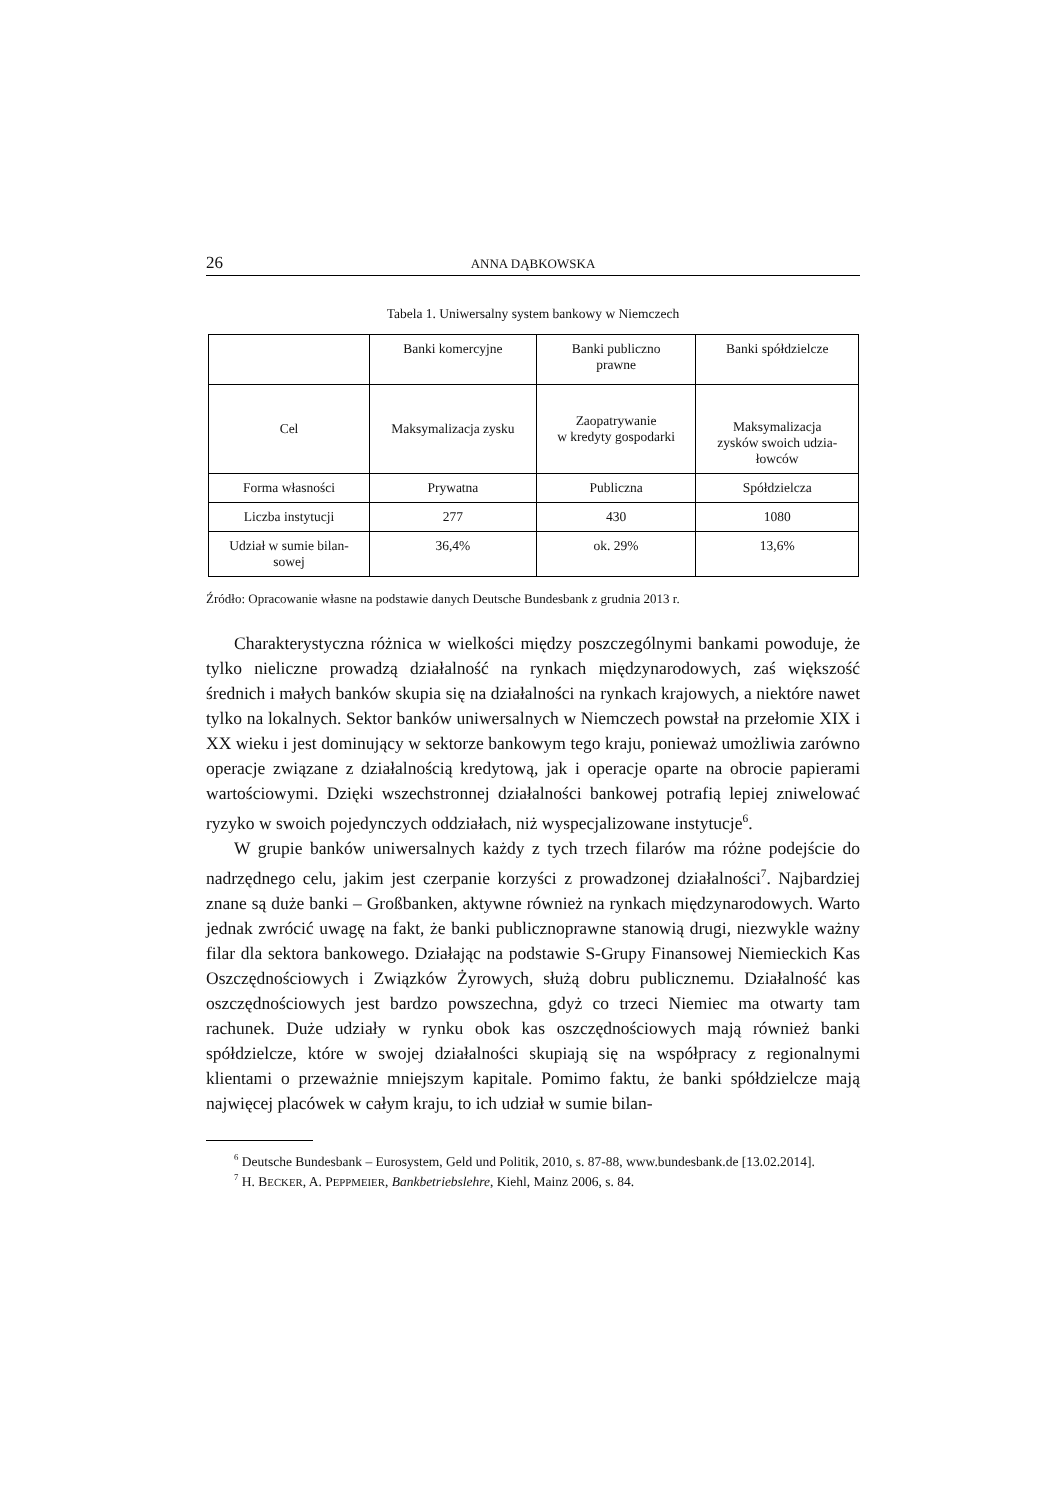26 ANNA DĄBKOWSKA
Tabela 1. Uniwersalny system bankowy w Niemczech
| | Banki komercyjne | Banki publiczno prawne | Banki spółdzielcze |
| --- | --- | --- | --- |
| Cel | Maksymalizacja zysku | Zaopatrywanie w kredyty gospodarki | Maksymalizacja zysków swoich udzia- łowców |
| Forma własności | Prywatna | Publiczna | Spółdzielcza |
| Liczba instytucji | 277 | 430 | 1080 |
| Udział w sumie bilan- sowej | 36,4% | ok. 29% | 13,6% |
Źródło: Opracowanie własne na podstawie danych Deutsche Bundesbank z grudnia 2013 r.
Charakterystyczna różnica w wielkości między poszczególnymi bankami powoduje, że tylko nieliczne prowadzą działalność na rynkach międzynarodowych, zaś większość średnich i małych banków skupia się na działalności na rynkach krajowych, a niektóre nawet tylko na lokalnych. Sektor banków uniwersalnych w Niemczech powstał na przełomie XIX i XX wieku i jest dominujący w sektorze bankowym tego kraju, ponieważ umożliwia zarówno operacje związane z działalnością kredytową, jak i operacje oparte na obrocie papierami wartościowymi. Dzięki wszechstronnej działalności bankowej potrafią lepiej zniwelować ryzyko w swoich pojedynczych oddziałach, niż wyspecjalizowane instytucje<sup>6</sup>.
W grupie banków uniwersalnych każdy z tych trzech filarów ma różne podejście do nadrzędnego celu, jakim jest czerpanie korzyści z prowadzonej działalności<sup>7</sup>. Najbardziej znane są duże banki – Großbanken, aktywne również na rynkach międzynarodowych. Warto jednak zwrócić uwagę na fakt, że banki publicznoprawne stanowią drugi, niezwykle ważny filar dla sektora bankowego. Działając na podstawie S-Grupy Finansowej Niemieckich Kas Oszczędnościowych i Związków Żyrowych, służą dobru publicznemu. Działalność kas oszczędnościowych jest bardzo powszechna, gdyż co trzeci Niemiec ma otwarty tam rachunek. Duże udziały w rynku obok kas oszczędnościowych mają również banki spółdzielcze, które w swojej działalności skupiają się na współpracy z regionalnymi klientami o przeważnie mniejszym kapitale. Pomimo faktu, że banki spółdzielcze mają najwięcej placówek w całym kraju, to ich udział w sumie bilan-
<sup>6</sup> Deutsche Bundesbank – Eurosystem, Geld und Politik, 2010, s. 87-88, www.bundesbank.de [13.02.2014].
<sup>7</sup> H. BECKER, A. PEPPMEIER, Bankbetriebslehre, Kiehl, Mainz 2006, s. 84.